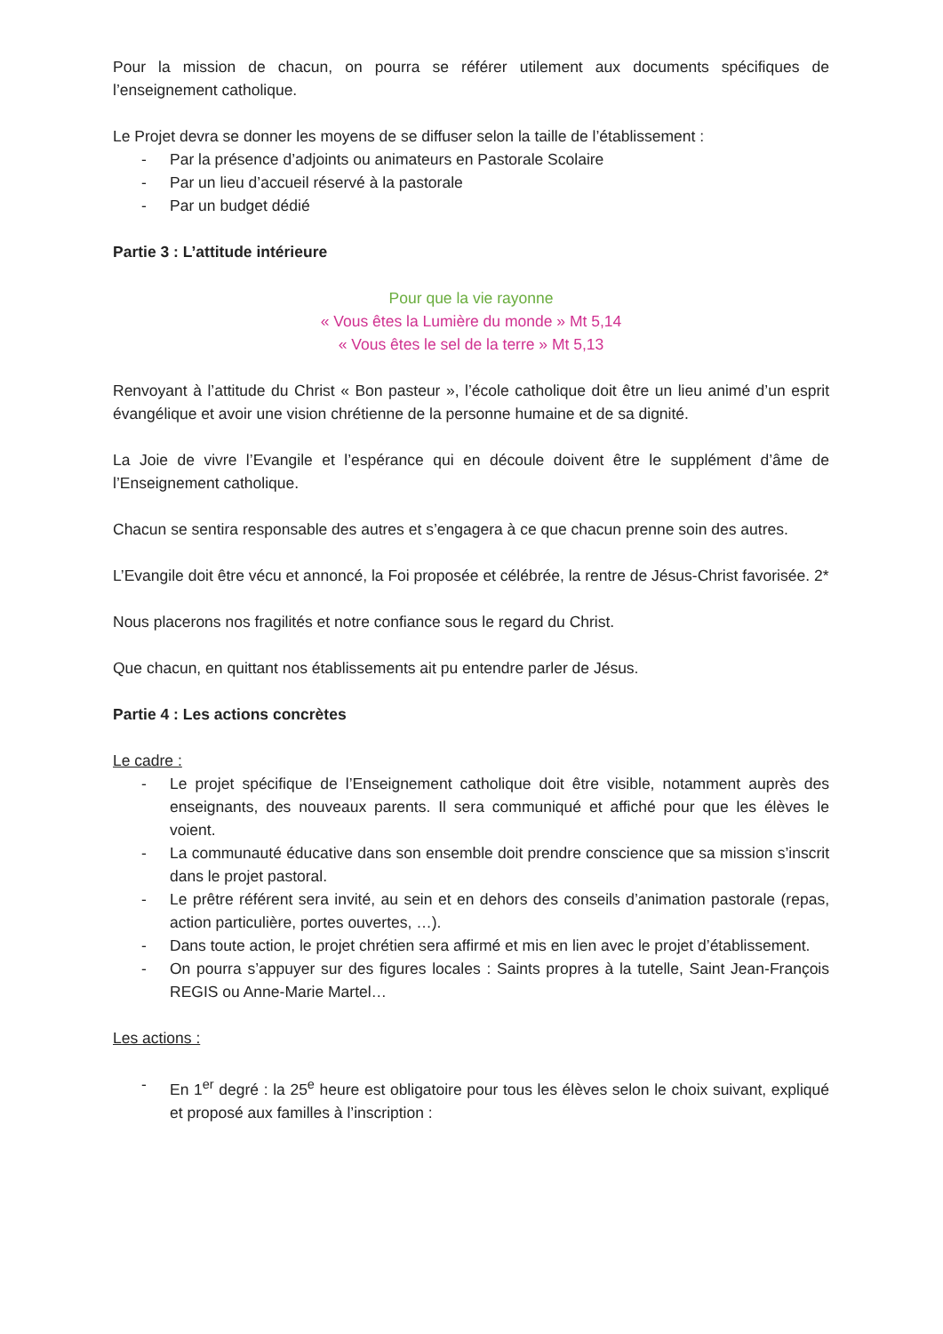Pour la mission de chacun, on pourra se référer utilement aux documents spécifiques de l’enseignement catholique.
Le Projet devra se donner les moyens de se diffuser selon la taille de l’établissement :
- Par la présence d’adjoints ou animateurs en Pastorale Scolaire
- Par un lieu d’accueil réservé à la pastorale
- Par un budget dédié
Partie 3 : L’attitude intérieure
Pour que la vie rayonne
« Vous êtes la Lumière du monde » Mt 5,14
« Vous êtes le sel de la terre » Mt 5,13
Renvoyant à l’attitude du Christ « Bon pasteur », l’école catholique doit être un lieu animé d’un esprit évangélique et avoir une vision chrétienne de la personne humaine et de sa dignité.
La Joie de vivre l’Evangile et l’espérance qui en découle doivent être le supplément d’âme de l’Enseignement catholique.
Chacun se sentira responsable des autres et s’engagera à ce que chacun prenne soin des autres.
L’Evangile doit être vécu et annoncé, la Foi proposée et célébrée, la rentre de Jésus-Christ favorisée. 2*
Nous placerons nos fragilités et notre confiance sous le regard du Christ.
Que chacun, en quittant nos établissements ait pu entendre parler de Jésus.
Partie 4 : Les actions concrètes
Le cadre :
- Le projet spécifique de l’Enseignement catholique doit être visible, notamment auprès des enseignants, des nouveaux parents. Il sera communiqué et affiché pour que les élèves le voient.
- La communauté éducative dans son ensemble doit prendre conscience que sa mission s’inscrit dans le projet pastoral.
- Le prêtre référent sera invité, au sein et en dehors des conseils d’animation pastorale (repas, action particulière, portes ouvertes, …).
- Dans toute action, le projet chrétien sera affirmé et mis en lien avec le projet d’établissement.
- On pourra s’appuyer sur des figures locales : Saints propres à la tutelle, Saint Jean-François REGIS ou Anne-Marie Martel…
Les actions :
- En 1<sup>er</sup> degré : la 25<sup>e</sup> heure est obligatoire pour tous les élèves selon le choix suivant, expliqué et proposé aux familles à l’inscription :